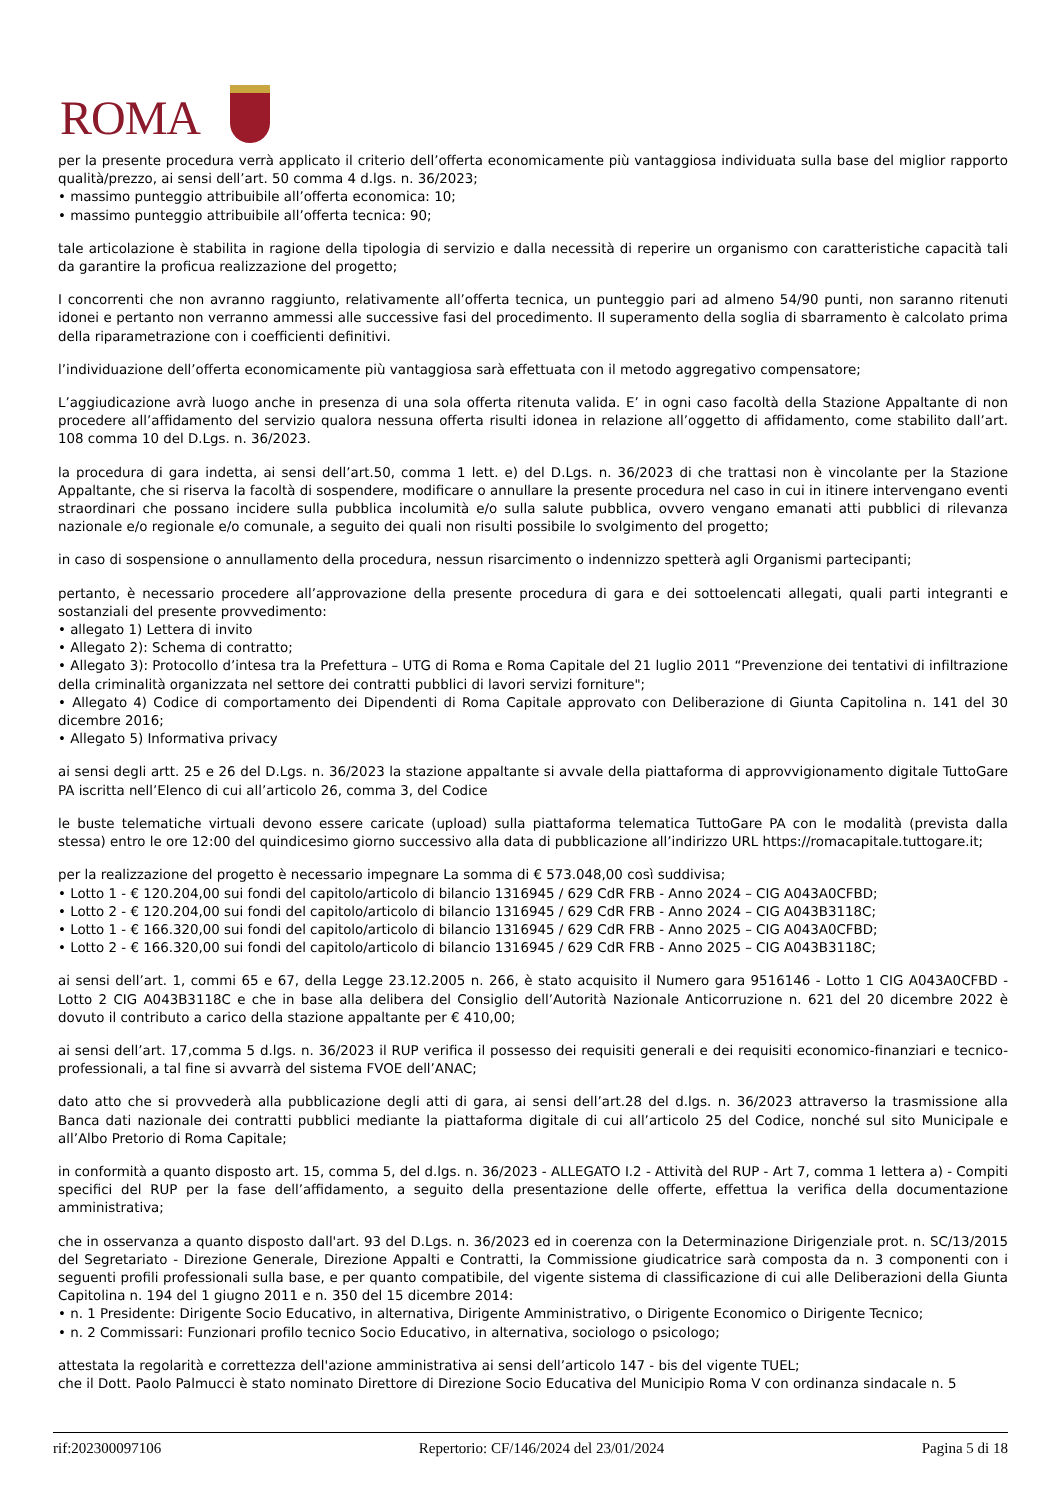ROMA
per la presente procedura verrà applicato il criterio dell’offerta economicamente più vantaggiosa individuata sulla base del miglior rapporto qualità/prezzo, ai sensi dell’art. 50 comma 4 d.lgs. n. 36/2023;
• massimo punteggio attribuibile all’offerta economica: 10;
• massimo punteggio attribuibile all’offerta tecnica: 90;
tale articolazione è stabilita in ragione della tipologia di servizio e dalla necessità di reperire un organismo con caratteristiche capacità tali da garantire la proficua realizzazione del progetto;
I concorrenti che non avranno raggiunto, relativamente all’offerta tecnica, un punteggio pari ad almeno 54/90 punti, non saranno ritenuti idonei e pertanto non verranno ammessi alle successive fasi del procedimento. Il superamento della soglia di sbarramento è calcolato prima della riparametrazione con i coefficienti definitivi.
l’individuazione dell’offerta economicamente più vantaggiosa sarà effettuata con il metodo aggregativo compensatore;
L’aggiudicazione avrà luogo anche in presenza di una sola offerta ritenuta valida. E’ in ogni caso facoltà della Stazione Appaltante di non procedere all’affidamento del servizio qualora nessuna offerta risulti idonea in relazione all’oggetto di affidamento, come stabilito dall’art. 108 comma 10 del D.Lgs. n. 36/2023.
la procedura di gara indetta, ai sensi dell’art.50, comma 1 lett. e) del D.Lgs. n. 36/2023 di che trattasi non è vincolante per la Stazione Appaltante, che si riserva la facoltà di sospendere, modificare o annullare la presente procedura nel caso in cui in itinere intervengano eventi straordinari che possano incidere sulla pubblica incolumità e/o sulla salute pubblica, ovvero vengano emanati atti pubblici di rilevanza nazionale e/o regionale e/o comunale, a seguito dei quali non risulti possibile lo svolgimento del progetto;
in caso di sospensione o annullamento della procedura, nessun risarcimento o indennizzo spetterà agli Organismi partecipanti;
pertanto, è necessario procedere all’approvazione della presente procedura di gara e dei sottoelencati allegati, quali parti integranti e sostanziali del presente provvedimento:
• allegato 1) Lettera di invito
• Allegato 2): Schema di contratto;
• Allegato 3): Protocollo d’intesa tra la Prefettura – UTG di Roma e Roma Capitale del 21 luglio 2011 “Prevenzione dei tentativi di infiltrazione della criminalità organizzata nel settore dei contratti pubblici di lavori servizi forniture";
• Allegato 4) Codice di comportamento dei Dipendenti di Roma Capitale approvato con Deliberazione di Giunta Capitolina n. 141 del 30 dicembre 2016;
• Allegato 5) Informativa privacy
ai sensi degli artt. 25 e 26 del D.Lgs. n. 36/2023 la stazione appaltante si avvale della piattaforma di approvvigionamento digitale TuttoGare PA iscritta nell’Elenco di cui all’articolo 26, comma 3, del Codice
le buste telematiche virtuali devono essere caricate (upload) sulla piattaforma telematica TuttoGare PA con le modalità (prevista dalla stessa) entro le ore 12:00 del quindicesimo giorno successivo alla data di pubblicazione all’indirizzo URL https://romacapitale.tuttogare.it;
per la realizzazione del progetto è necessario impegnare La somma di € 573.048,00 così suddivisa;
• Lotto 1 - € 120.204,00 sui fondi del capitolo/articolo di bilancio 1316945 / 629 CdR FRB - Anno 2024 – CIG A043A0CFBD;
• Lotto 2 - € 120.204,00 sui fondi del capitolo/articolo di bilancio 1316945 / 629 CdR FRB - Anno 2024 – CIG A043B3118C;
• Lotto 1 - € 166.320,00 sui fondi del capitolo/articolo di bilancio 1316945 / 629 CdR FRB - Anno 2025 – CIG A043A0CFBD;
• Lotto 2 - € 166.320,00 sui fondi del capitolo/articolo di bilancio 1316945 / 629 CdR FRB - Anno 2025 – CIG A043B3118C;
ai sensi dell’art. 1, commi 65 e 67, della Legge 23.12.2005 n. 266, è stato acquisito il Numero gara 9516146 - Lotto 1 CIG A043A0CFBD - Lotto 2 CIG A043B3118C e che in base alla delibera del Consiglio dell’Autorità Nazionale Anticorruzione n. 621 del 20 dicembre 2022 è dovuto il contributo a carico della stazione appaltante per € 410,00;
ai sensi dell’art. 17,comma 5 d.lgs. n. 36/2023 il RUP verifica il possesso dei requisiti generali e dei requisiti economico-finanziari e tecnico-professionali, a tal fine si avvarrà del sistema FVOE dell’ANAC;
dato atto che si provvederà alla pubblicazione degli atti di gara, ai sensi dell’art.28 del d.lgs. n. 36/2023 attraverso la trasmissione alla Banca dati nazionale dei contratti pubblici mediante la piattaforma digitale di cui all’articolo 25 del Codice, nonché sul sito Municipale e all’Albo Pretorio di Roma Capitale;
in conformità a quanto disposto art. 15, comma 5, del d.lgs. n. 36/2023 - ALLEGATO I.2 - Attività del RUP - Art 7, comma 1 lettera a) - Compiti specifici del RUP per la fase dell’affidamento, a seguito della presentazione delle offerte, effettua la verifica della documentazione amministrativa;
che in osservanza a quanto disposto dall'art. 93 del D.Lgs. n. 36/2023 ed in coerenza con la Determinazione Dirigenziale prot. n. SC/13/2015 del Segretariato - Direzione Generale, Direzione Appalti e Contratti, la Commissione giudicatrice sarà composta da n. 3 componenti con i seguenti profili professionali sulla base, e per quanto compatibile, del vigente sistema di classificazione di cui alle Deliberazioni della Giunta Capitolina n. 194 del 1 giugno 2011 e n. 350 del 15 dicembre 2014:
• n. 1 Presidente: Dirigente Socio Educativo, in alternativa, Dirigente Amministrativo, o Dirigente Economico o Dirigente Tecnico;
• n. 2 Commissari: Funzionari profilo tecnico Socio Educativo, in alternativa, sociologo o psicologo;
attestata la regolarità e correttezza dell'azione amministrativa ai sensi dell’articolo 147 - bis del vigente TUEL;
che il Dott. Paolo Palmucci è stato nominato Direttore di Direzione Socio Educativa del Municipio Roma V con ordinanza sindacale n. 5
rif:202300097106 Repertorio: CF/146/2024 del 23/01/2024 Pagina 5 di 18